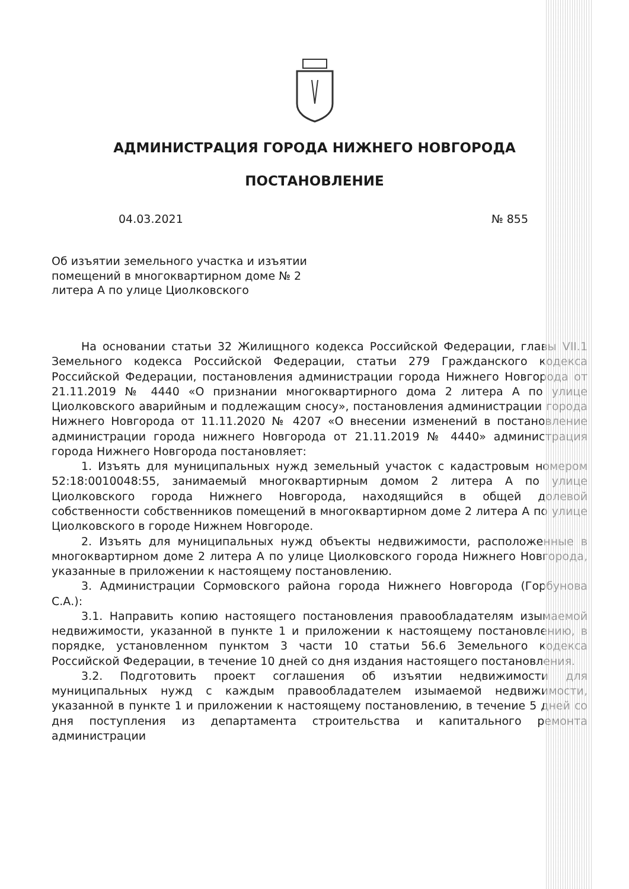АДМИНИСТРАЦИЯ ГОРОДА НИЖНЕГО НОВГОРОДА
ПОСТАНОВЛЕНИЕ
04.03.2021 № 855
Об изъятии земельного участка и изъятии помещений в многоквартирном доме № 2 литера А по улице Циолковского
На основании статьи 32 Жилищного кодекса Российской Федерации, главы VII.1 Земельного кодекса Российской Федерации, статьи 279 Гражданского кодекса Российской Федерации, постановления администрации города Нижнего Новгорода от 21.11.2019 № 4440 «О признании многоквартирного дома 2 литера А по улице Циолковского аварийным и подлежащим сносу», постановления администрации города Нижнего Новгорода от 11.11.2020 № 4207 «О внесении изменений в постановление администрации города нижнего Новгорода от 21.11.2019 № 4440» администрация города Нижнего Новгорода постановляет:
1. Изъять для муниципальных нужд земельный участок с кадастровым номером 52:18:0010048:55, занимаемый многоквартирным домом 2 литера А по улице Циолковского города Нижнего Новгорода, находящийся в общей долевой собственности собственников помещений в многоквартирном доме 2 литера А по улице Циолковского в городе Нижнем Новгороде.
2. Изъять для муниципальных нужд объекты недвижимости, расположенные в многоквартирном доме 2 литера А по улице Циолковского города Нижнего Новгорода, указанные в приложении к настоящему постановлению.
3. Администрации Сормовского района города Нижнего Новгорода (Горбунова С.А.):
3.1. Направить копию настоящего постановления правообладателям изымаемой недвижимости, указанной в пункте 1 и приложении к настоящему постановлению, в порядке, установленном пунктом 3 части 10 статьи 56.6 Земельного кодекса Российской Федерации, в течение 10 дней со дня издания настоящего постановления.
3.2. Подготовить проект соглашения об изъятии недвижимости для муниципальных нужд с каждым правообладателем изымаемой недвижимости, указанной в пункте 1 и приложении к настоящему постановлению, в течение 5 дней со дня поступления из департамента строительства и капитального ремонта администрации